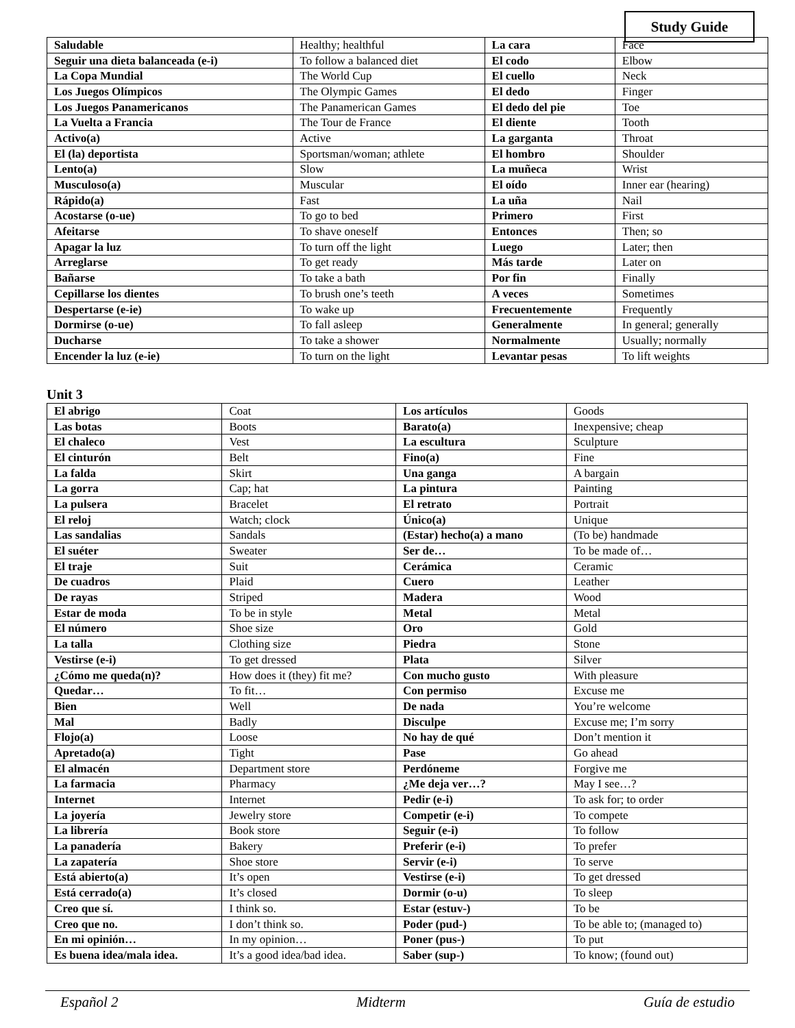Study Guide
| Saludable | Healthy; healthful | La cara | Face |
| Seguir una dieta balanceada (e-i) | To follow a balanced diet | El codo | Elbow |
| La Copa Mundial | The World Cup | El cuello | Neck |
| Los Juegos Olímpicos | The Olympic Games | El dedo | Finger |
| Los Juegos Panamericanos | The Panamerican Games | El dedo del pie | Toe |
| La Vuelta a Francia | The Tour de France | El diente | Tooth |
| Activo(a) | Active | La garganta | Throat |
| El (la) deportista | Sportsman/woman; athlete | El hombro | Shoulder |
| Lento(a) | Slow | La muñeca | Wrist |
| Musculoso(a) | Muscular | El oído | Inner ear (hearing) |
| Rápido(a) | Fast | La uña | Nail |
| Acostarse (o-ue) | To go to bed | Primero | First |
| Afeitarse | To shave oneself | Entonces | Then; so |
| Apagar la luz | To turn off the light | Luego | Later; then |
| Arreglarse | To get ready | Más tarde | Later on |
| Bañarse | To take a bath | Por fin | Finally |
| Cepillarse los dientes | To brush one’s teeth | A veces | Sometimes |
| Despertarse (e-ie) | To wake up | Frecuentemente | Frequently |
| Dormirse (o-ue) | To fall asleep | Generalmente | In general; generally |
| Ducharse | To take a shower | Normalmente | Usually; normally |
| Encender la luz (e-ie) | To turn on the light | Levantar pesas | To lift weights |
Unit 3
| El abrigo | Coat | Los artículos | Goods |
| Las botas | Boots | Barato(a) | Inexpensive; cheap |
| El chaleco | Vest | La escultura | Sculpture |
| El cinturón | Belt | Fino(a) | Fine |
| La falda | Skirt | Una ganga | A bargain |
| La gorra | Cap; hat | La pintura | Painting |
| La pulsera | Bracelet | El retrato | Portrait |
| El reloj | Watch; clock | Único(a) | Unique |
| Las sandalias | Sandals | (Estar) hecho(a) a mano | (To be) handmade |
| El suéter | Sweater | Ser de… | To be made of… |
| El traje | Suit | Cerámica | Ceramic |
| De cuadros | Plaid | Cuero | Leather |
| De rayas | Striped | Madera | Wood |
| Estar de moda | To be in style | Metal | Metal |
| El número | Shoe size | Oro | Gold |
| La talla | Clothing size | Piedra | Stone |
| Vestirse (e-i) | To get dressed | Plata | Silver |
| ¿Cómo me queda(n)? | How does it (they) fit me? | Con mucho gusto | With pleasure |
| Quedar… | To fit… | Con permiso | Excuse me |
| Bien | Well | De nada | You’re welcome |
| Mal | Badly | Disculpe | Excuse me; I’m sorry |
| Flojo(a) | Loose | No hay de qué | Don’t mention it |
| Apretado(a) | Tight | Pase | Go ahead |
| El almacén | Department store | Perdóneme | Forgive me |
| La farmacia | Pharmacy | ¿Me deja ver…? | May I see…? |
| Internet | Internet | Pedir (e-i) | To ask for; to order |
| La joyería | Jewelry store | Competir (e-i) | To compete |
| La librería | Book store | Seguir (e-i) | To follow |
| La panadería | Bakery | Preferir (e-i) | To prefer |
| La zapatería | Shoe store | Servir (e-i) | To serve |
| Está abierto(a) | It’s open | Vestirse (e-i) | To get dressed |
| Está cerrado(a) | It’s closed | Dormir (o-u) | To sleep |
| Creo que sí. | I think so. | Estar (estuv-) | To be |
| Creo que no. | I don’t think so. | Poder (pud-) | To be able to; (managed to) |
| En mi opinión… | In my opinion… | Poner (pus-) | To put |
| Es buena idea/mala idea. | It’s a good idea/bad idea. | Saber (sup-) | To know; (found out) |
Español 2 Midterm Guía de estudio